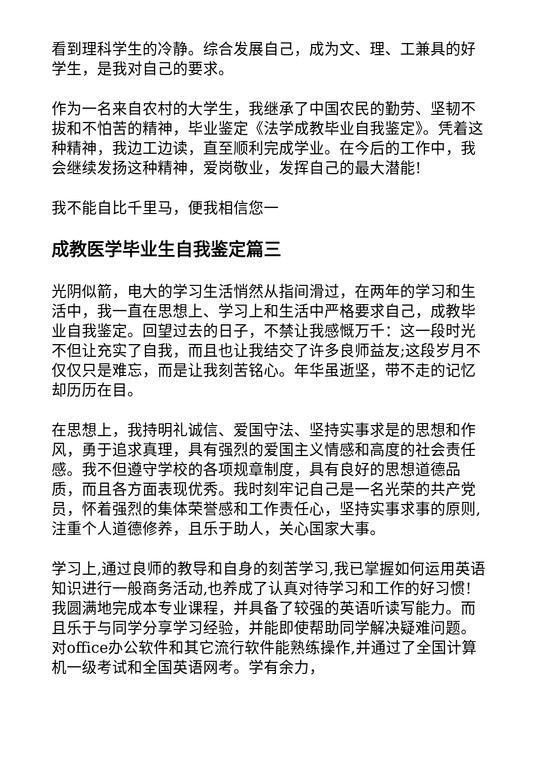看到理科学生的冷静。综合发展自己，成为文、理、工兼具的好学生，是我对自己的要求。
作为一名来自农村的大学生，我继承了中国农民的勤劳、坚韧不拔和不怕苦的精神，毕业鉴定《法学成教毕业自我鉴定》。凭着这种精神，我边工边读，直至顺利完成学业。在今后的工作中，我会继续发扬这种精神，爱岗敬业，发挥自己的最大潜能!
我不能自比千里马，便我相信您一
成教医学毕业生自我鉴定篇三
光阴似箭，电大的学习生活悄然从指间滑过，在两年的学习和生活中，我一直在思想上、学习上和生活中严格要求自己，成教毕业自我鉴定。回望过去的日子，不禁让我感慨万千：这一段时光不但让充实了自我，而且也让我结交了许多良师益友;这段岁月不仅仅只是难忘，而是让我刻苦铭心。年华虽逝坚，带不走的记忆却历历在目。
在思想上，我持明礼诚信、爱国守法、坚持实事求是的思想和作风，勇于追求真理，具有强烈的爱国主义情感和高度的社会责任感。我不但遵守学校的各项规章制度，具有良好的思想道德品质，而且各方面表现优秀。我时刻牢记自己是一名光荣的共产党员，怀着强烈的集体荣誉感和工作责任心，坚持实事求事的原则,注重个人道德修养，且乐于助人，关心国家大事。
学习上,通过良师的教导和自身的刻苦学习,我已掌握如何运用英语知识进行一般商务活动,也养成了认真对待学习和工作的好习惯!我圆满地完成本专业课程，并具备了较强的英语听读写能力。而且乐于与同学分享学习经验，并能即使帮助同学解决疑难问题。对office办公软件和其它流行软件能熟练操作,并通过了全国计算机一级考试和全国英语网考。学有余力，